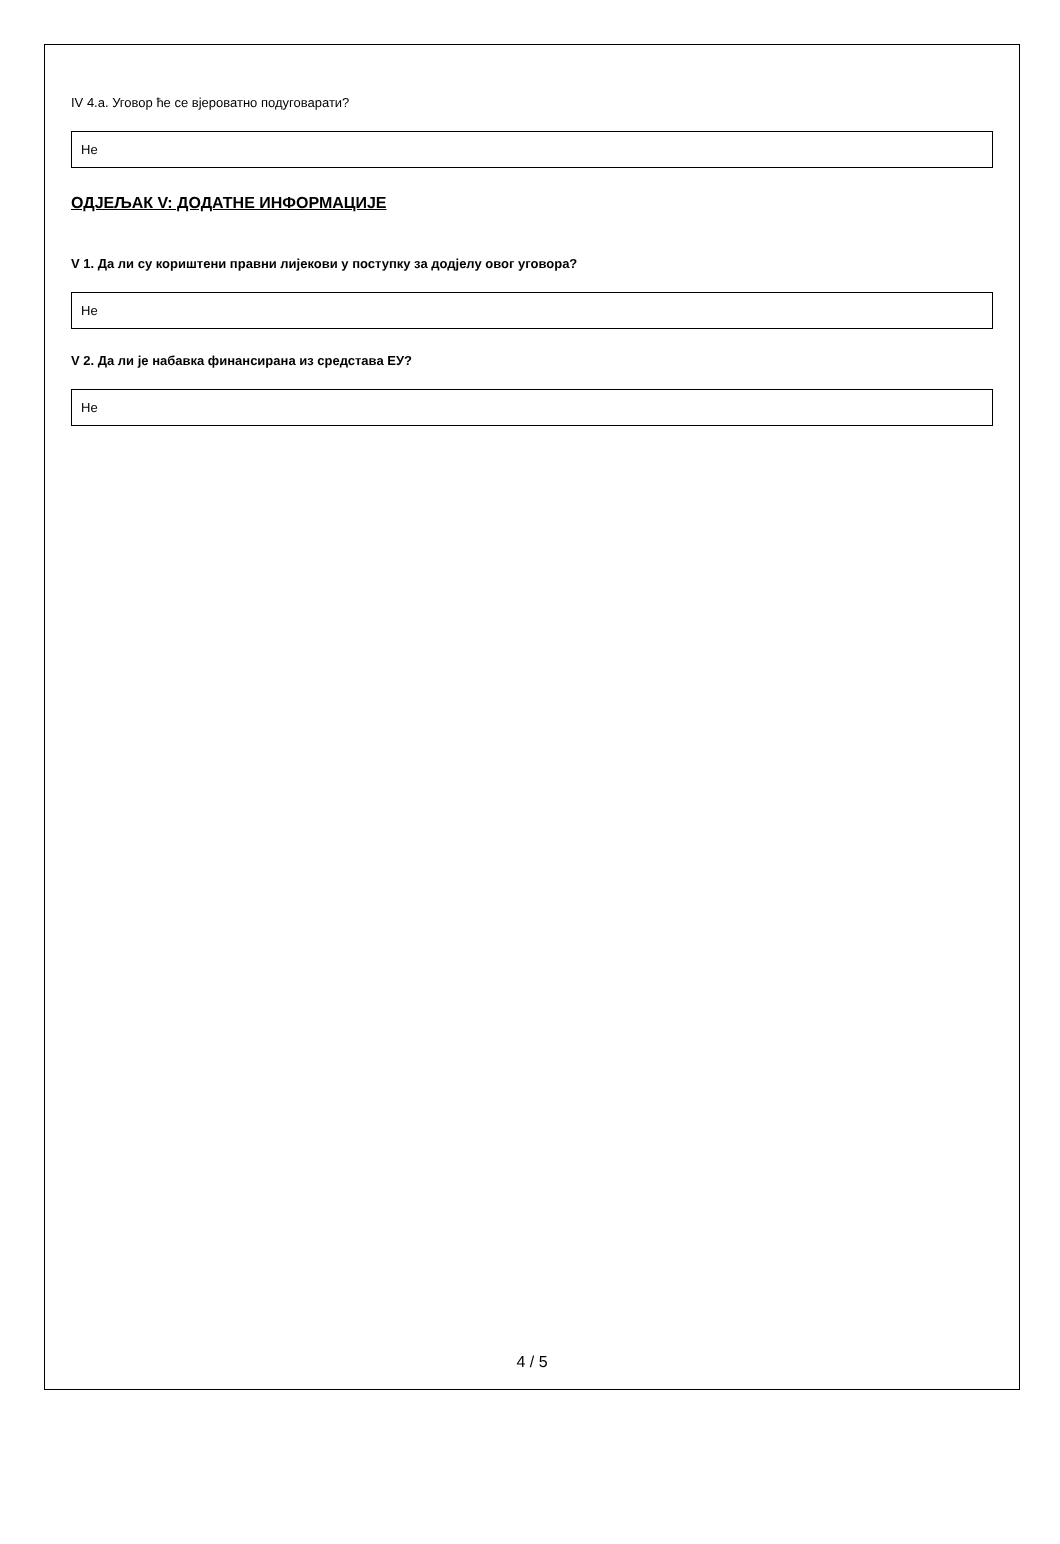IV 4.а. Уговор ће се вјероватно подуговарати?
Не
ОДЈЕЉАК V: ДОДАТНЕ ИНФОРМАЦИЈЕ
V 1. Да ли су кориштени правни лијекови у поступку за додјелу овог уговора?
Не
V 2. Да ли је набавка финансирана из средстава ЕУ?
Не
4 / 5